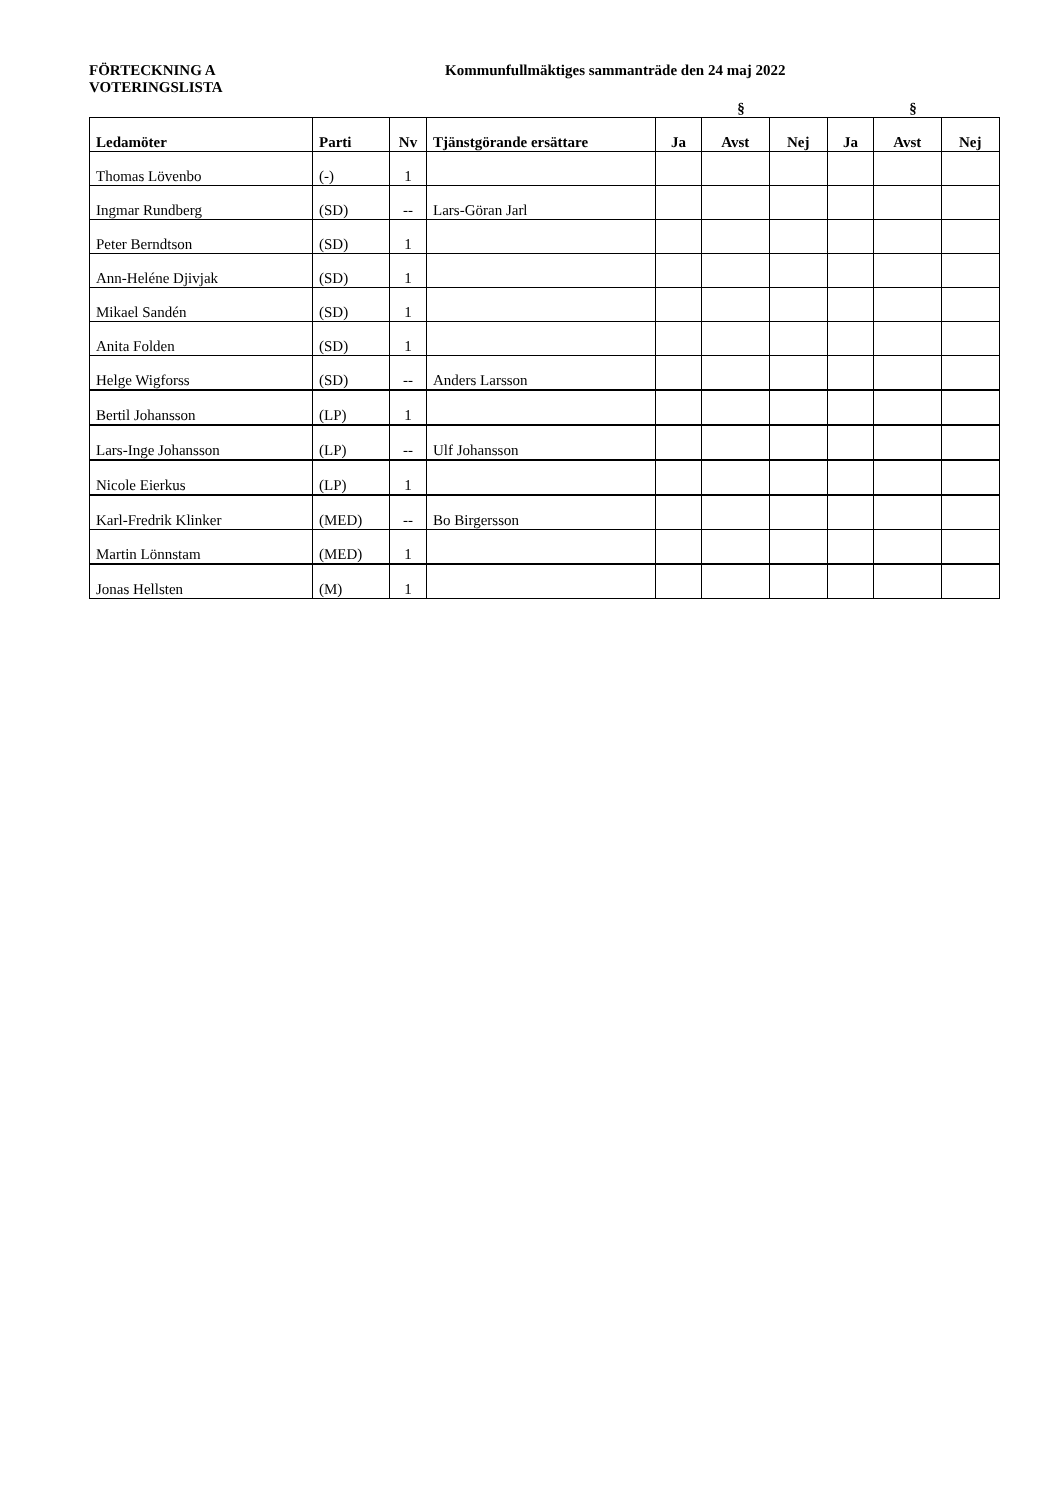FÖRTECKNING A
VOTERINGSLISTA
Kommunfullmäktiges sammanträde den 24 maj 2022
§ §
| Ledamöter | Parti | Nv | Tjänstgörande ersättare | Ja | Avst | Nej | Ja | Avst | Nej |
| --- | --- | --- | --- | --- | --- | --- | --- | --- | --- |
| Thomas Lövenbo | (-) | 1 | | | | | | | |
| Ingmar Rundberg | (SD) | -- | Lars-Göran Jarl | | | | | | |
| Peter Berndtson | (SD) | 1 | | | | | | | |
| Ann-Heléne Djivjak | (SD) | 1 | | | | | | | |
| Mikael Sandén | (SD) | 1 | | | | | | | |
| Anita Folden | (SD) | 1 | | | | | | | |
| Helge Wigforss | (SD) | -- | Anders Larsson | | | | | | |
| Bertil Johansson | (LP) | 1 | | | | | | | |
| Lars-Inge Johansson | (LP) | -- | Ulf Johansson | | | | | | |
| Nicole Eierkus | (LP) | 1 | | | | | | | |
| Karl-Fredrik Klinker | (MED) | -- | Bo Birgersson | | | | | | |
| Martin Lönnstam | (MED) | 1 | | | | | | | |
| Jonas Hellsten | (M) | 1 | | | | | | | |